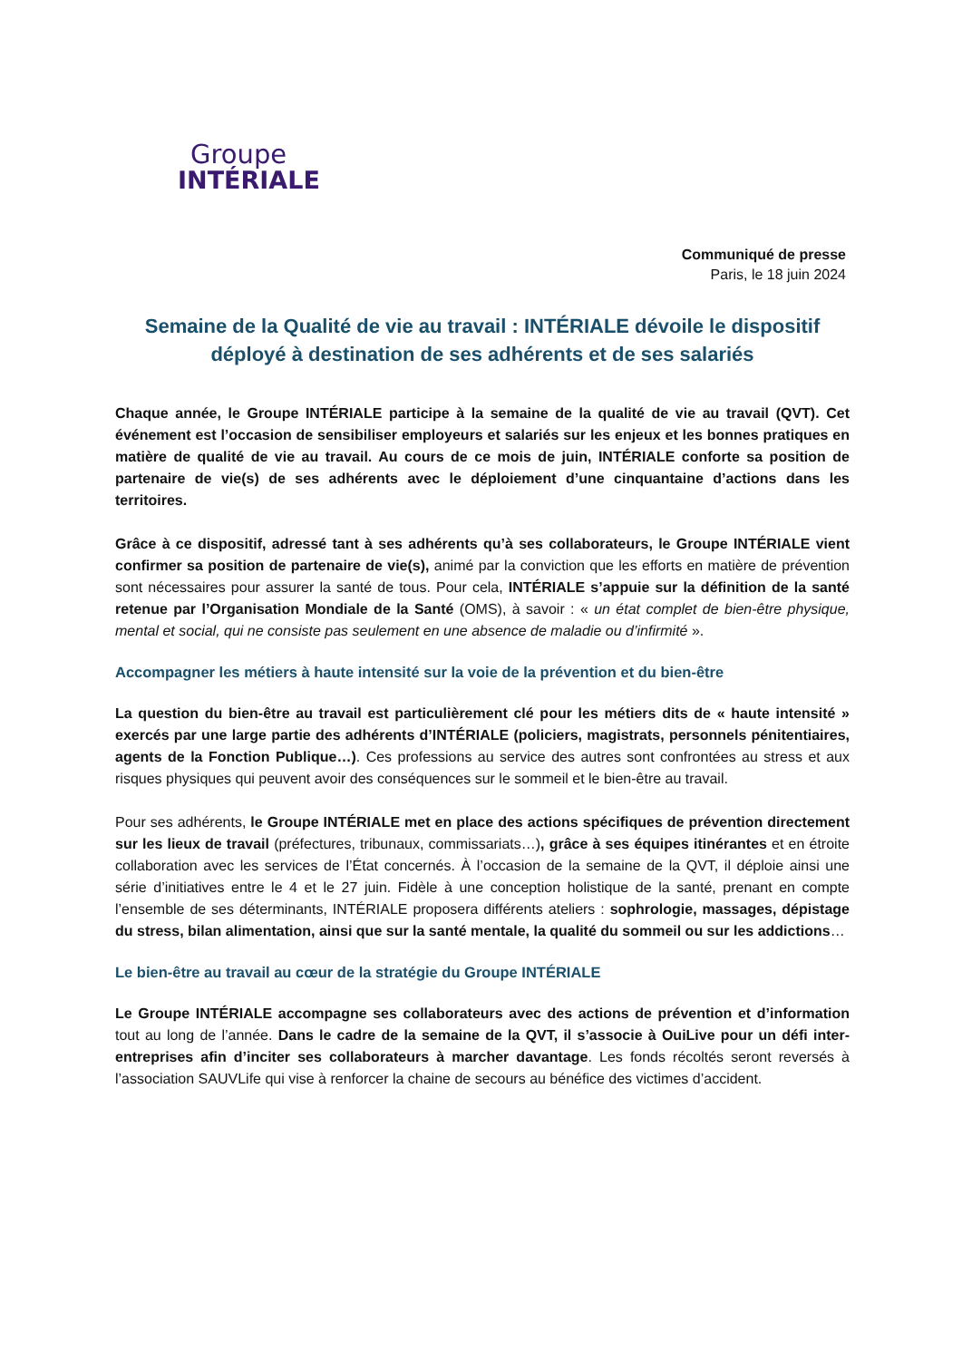Groupe
INTÉRIALE
Communiqué de presse
Paris, le 18 juin 2024
Semaine de la Qualité de vie au travail : INTÉRIALE dévoile le dispositif déployé à destination de ses adhérents et de ses salariés
Chaque année, le Groupe INTÉRIALE participe à la semaine de la qualité de vie au travail (QVT). Cet événement est l’occasion de sensibiliser employeurs et salariés sur les enjeux et les bonnes pratiques en matière de qualité de vie au travail. Au cours de ce mois de juin, INTÉRIALE conforte sa position de partenaire de vie(s) de ses adhérents avec le déploiement d’une cinquantaine d’actions dans les territoires.
Grâce à ce dispositif, adressé tant à ses adhérents qu’à ses collaborateurs, le Groupe INTÉRIALE vient confirmer sa position de partenaire de vie(s), animé par la conviction que les efforts en matière de prévention sont nécessaires pour assurer la santé de tous. Pour cela, INTÉRIALE s’appuie sur la définition de la santé retenue par l’Organisation Mondiale de la Santé (OMS), à savoir : « un état complet de bien-être physique, mental et social, qui ne consiste pas seulement en une absence de maladie ou d’infirmité ».
Accompagner les métiers à haute intensité sur la voie de la prévention et du bien-être
La question du bien-être au travail est particulièrement clé pour les métiers dits de « haute intensité » exercés par une large partie des adhérents d’INTÉRIALE (policiers, magistrats, personnels pénitentiaires, agents de la Fonction Publique…). Ces professions au service des autres sont confrontées au stress et aux risques physiques qui peuvent avoir des conséquences sur le sommeil et le bien-être au travail.
Pour ses adhérents, le Groupe INTÉRIALE met en place des actions spécifiques de prévention directement sur les lieux de travail (préfectures, tribunaux, commissariats…), grâce à ses équipes itinérantes et en étroite collaboration avec les services de l’État concernés. À l’occasion de la semaine de la QVT, il déploie ainsi une série d’initiatives entre le 4 et le 27 juin. Fidèle à une conception holistique de la santé, prenant en compte l’ensemble de ses déterminants, INTÉRIALE proposera différents ateliers : sophrologie, massages, dépistage du stress, bilan alimentation, ainsi que sur la santé mentale, la qualité du sommeil ou sur les addictions…
Le bien-être au travail au cœur de la stratégie du Groupe INTÉRIALE
Le Groupe INTÉRIALE accompagne ses collaborateurs avec des actions de prévention et d’information tout au long de l’année. Dans le cadre de la semaine de la QVT, il s’associe à OuiLive pour un défi inter-entreprises afin d’inciter ses collaborateurs à marcher davantage. Les fonds récoltés seront reversés à l’association SAUVLife qui vise à renforcer la chaine de secours au bénéfice des victimes d’accident.